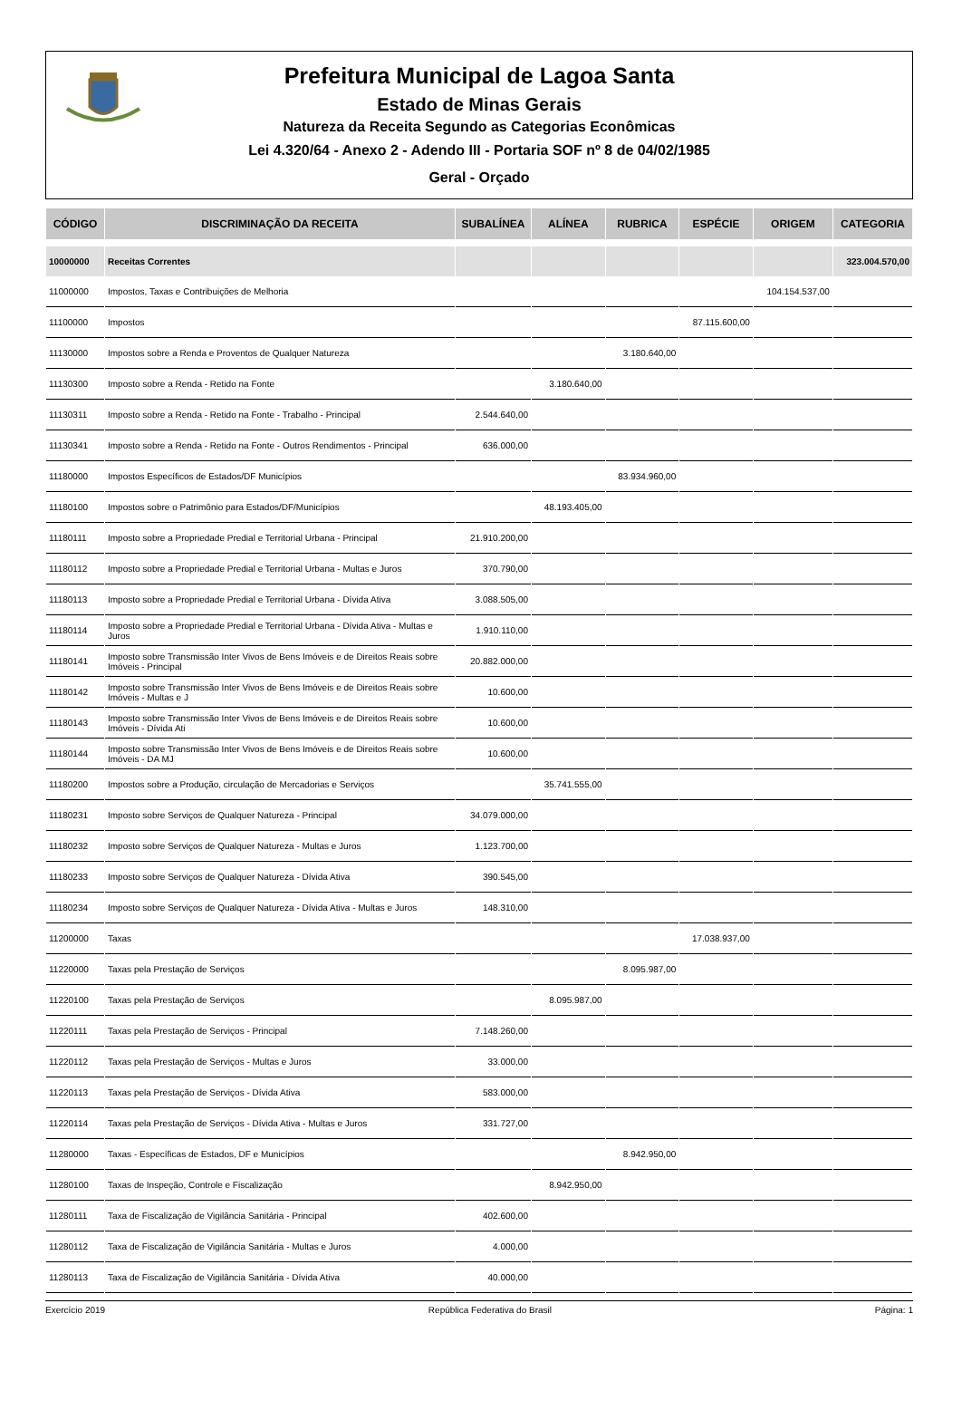Prefeitura Municipal de Lagoa Santa
Estado de Minas Gerais
Natureza da Receita Segundo as Categorias Econômicas
Lei 4.320/64 - Anexo 2 - Adendo III - Portaria SOF nº 8 de 04/02/1985
Geral - Orçado
| CÓDIGO | DISCRIMINAÇÃO DA RECEITA | SUBALÍNEA | ALÍNEA | RUBRICA | ESPÉCIE | ORIGEM | CATEGORIA |
| --- | --- | --- | --- | --- | --- | --- | --- |
| 10000000 | Receitas Correntes | | | | | | 323.004.570,00 |
| 11000000 | Impostos, Taxas e Contribuições de Melhoria | | | | | 104.154.537,00 | |
| 11100000 | Impostos | | | | 87.115.600,00 | | |
| 11130000 | Impostos sobre a Renda e Proventos de Qualquer Natureza | | | 3.180.640,00 | | | |
| 11130300 | Imposto sobre a Renda - Retido na Fonte | | 3.180.640,00 | | | | |
| 11130311 | Imposto sobre a Renda - Retido na Fonte - Trabalho - Principal | 2.544.640,00 | | | | | |
| 11130341 | Imposto sobre a Renda - Retido na Fonte - Outros Rendimentos - Principal | 636.000,00 | | | | | |
| 11180000 | Impostos Específicos de Estados/DF Municípios | | | 83.934.960,00 | | | |
| 11180100 | Impostos sobre o Patrimônio para Estados/DF/Municípios | | 48.193.405,00 | | | | |
| 11180111 | Imposto sobre a Propriedade Predial e Territorial Urbana - Principal | 21.910.200,00 | | | | | |
| 11180112 | Imposto sobre a Propriedade Predial e Territorial Urbana - Multas e Juros | 370.790,00 | | | | | |
| 11180113 | Imposto sobre a Propriedade Predial e Territorial Urbana - Dívida Ativa | 3.088.505,00 | | | | | |
| 11180114 | Imposto sobre a Propriedade Predial e Territorial Urbana - Dívida Ativa - Multas e Juros | 1.910.110,00 | | | | | |
| 11180141 | Imposto sobre Transmissão Inter Vivos de Bens Imóveis e de Direitos Reais sobre Imóveis - Principal | 20.882.000,00 | | | | | |
| 11180142 | Imposto sobre Transmissão Inter Vivos de Bens Imóveis e de Direitos Reais sobre Imóveis - Multas e J | 10.600,00 | | | | | |
| 11180143 | Imposto sobre Transmissão Inter Vivos de Bens Imóveis e de Direitos Reais sobre Imóveis - Dívida Ati | 10.600,00 | | | | | |
| 11180144 | Imposto sobre Transmissão Inter Vivos de Bens Imóveis e de Direitos Reais sobre Imóveis - DA MJ | 10.600,00 | | | | | |
| 11180200 | Impostos sobre a Produção, circulação de Mercadorias e Serviços | | 35.741.555,00 | | | | |
| 11180231 | Imposto sobre Serviços de Qualquer Natureza - Principal | 34.079.000,00 | | | | | |
| 11180232 | Imposto sobre Serviços de Qualquer Natureza - Multas e Juros | 1.123.700,00 | | | | | |
| 11180233 | Imposto sobre Serviços de Qualquer Natureza - Dívida Ativa | 390.545,00 | | | | | |
| 11180234 | Imposto sobre Serviços de Qualquer Natureza - Dívida Ativa - Multas e Juros | 148.310,00 | | | | | |
| 11200000 | Taxas | | | | 17.038.937,00 | | |
| 11220000 | Taxas pela Prestação de Serviços | | | 8.095.987,00 | | | |
| 11220100 | Taxas pela Prestação de Serviços | | 8.095.987,00 | | | | |
| 11220111 | Taxas pela Prestação de Serviços - Principal | 7.148.260,00 | | | | | |
| 11220112 | Taxas pela Prestação de Serviços - Multas e Juros | 33.000,00 | | | | | |
| 11220113 | Taxas pela Prestação de Serviços - Dívida Ativa | 583.000,00 | | | | | |
| 11220114 | Taxas pela Prestação de Serviços - Dívida Ativa - Multas e Juros | 331.727,00 | | | | | |
| 11280000 | Taxas - Específicas de Estados, DF e Municípios | | | 8.942.950,00 | | | |
| 11280100 | Taxas de Inspeção, Controle e Fiscalização | | 8.942.950,00 | | | | |
| 11280111 | Taxa de Fiscalização de Vigilância Sanitária - Principal | 402.600,00 | | | | | |
| 11280112 | Taxa de Fiscalização de Vigilância Sanitária - Multas e Juros | 4.000,00 | | | | | |
| 11280113 | Taxa de Fiscalização de Vigilância Sanitária - Dívida Ativa | 40.000,00 | | | | | |
Exercício 2019 República Federativa do Brasil Página: 1